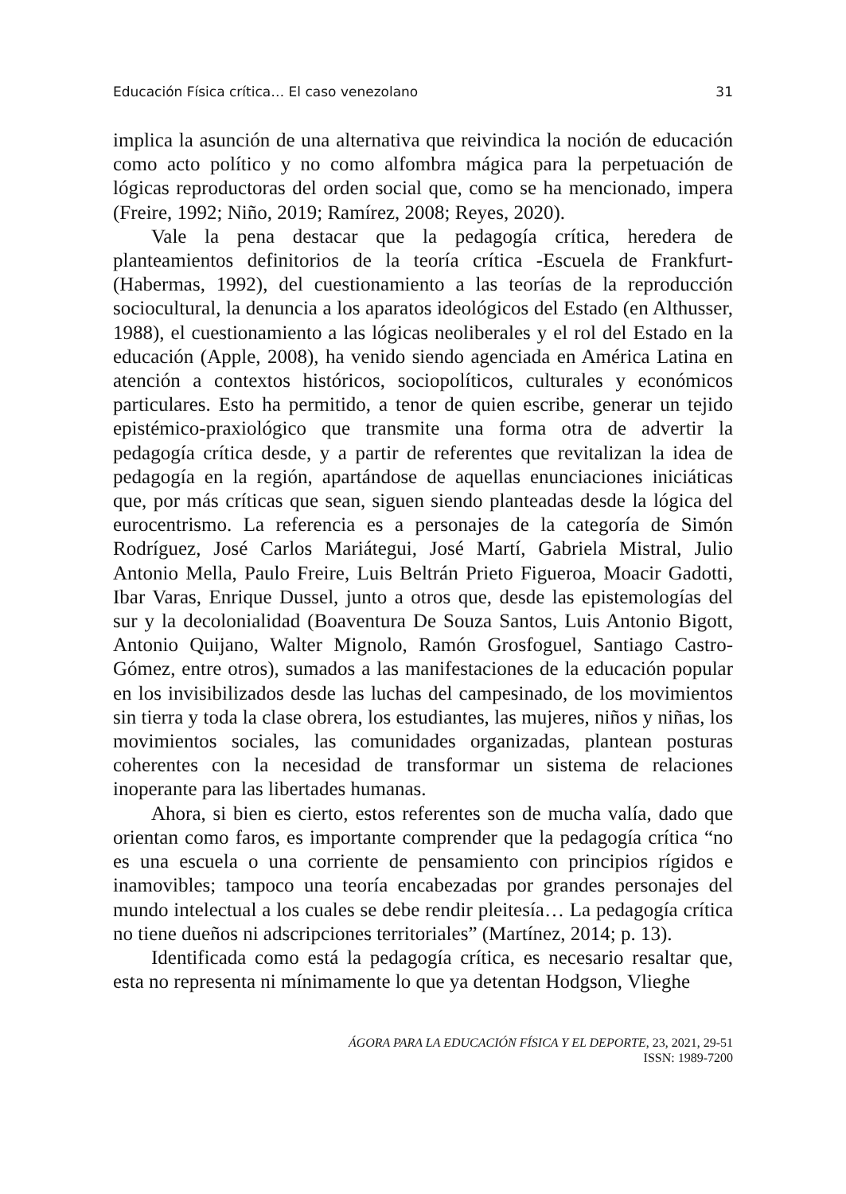Educación Física crítica… El caso venezolano 31
implica la asunción de una alternativa que reivindica la noción de educación como acto político y no como alfombra mágica para la perpetuación de lógicas reproductoras del orden social que, como se ha mencionado, impera (Freire, 1992; Niño, 2019; Ramírez, 2008; Reyes, 2020).
Vale la pena destacar que la pedagogía crítica, heredera de planteamientos definitorios de la teoría crítica -Escuela de Frankfurt- (Habermas, 1992), del cuestionamiento a las teorías de la reproducción sociocultural, la denuncia a los aparatos ideológicos del Estado (en Althusser, 1988), el cuestionamiento a las lógicas neoliberales y el rol del Estado en la educación (Apple, 2008), ha venido siendo agenciada en América Latina en atención a contextos históricos, sociopolíticos, culturales y económicos particulares. Esto ha permitido, a tenor de quien escribe, generar un tejido epistémico-praxiológico que transmite una forma otra de advertir la pedagogía crítica desde, y a partir de referentes que revitalizan la idea de pedagogía en la región, apartándose de aquellas enunciaciones iniciáticas que, por más críticas que sean, siguen siendo planteadas desde la lógica del eurocentrismo. La referencia es a personajes de la categoría de Simón Rodríguez, José Carlos Mariátegui, José Martí, Gabriela Mistral, Julio Antonio Mella, Paulo Freire, Luis Beltrán Prieto Figueroa, Moacir Gadotti, Ibar Varas, Enrique Dussel, junto a otros que, desde las epistemologías del sur y la decolonialidad (Boaventura De Souza Santos, Luis Antonio Bigott, Antonio Quijano, Walter Mignolo, Ramón Grosfoguel, Santiago Castro-Gómez, entre otros), sumados a las manifestaciones de la educación popular en los invisibilizados desde las luchas del campesinado, de los movimientos sin tierra y toda la clase obrera, los estudiantes, las mujeres, niños y niñas, los movimientos sociales, las comunidades organizadas, plantean posturas coherentes con la necesidad de transformar un sistema de relaciones inoperante para las libertades humanas.
Ahora, si bien es cierto, estos referentes son de mucha valía, dado que orientan como faros, es importante comprender que la pedagogía crítica “no es una escuela o una corriente de pensamiento con principios rígidos e inamovibles; tampoco una teoría encabezadas por grandes personajes del mundo intelectual a los cuales se debe rendir pleitesía… La pedagogía crítica no tiene dueños ni adscripciones territoriales” (Martínez, 2014; p. 13).
Identificada como está la pedagogía crítica, es necesario resaltar que, esta no representa ni mínimamente lo que ya detentan Hodgson, Vlieghe
ÁGORA PARA LA EDUCACIÓN FÍSICA Y EL DEPORTE, 23, 2021, 29-51
ISSN: 1989-7200